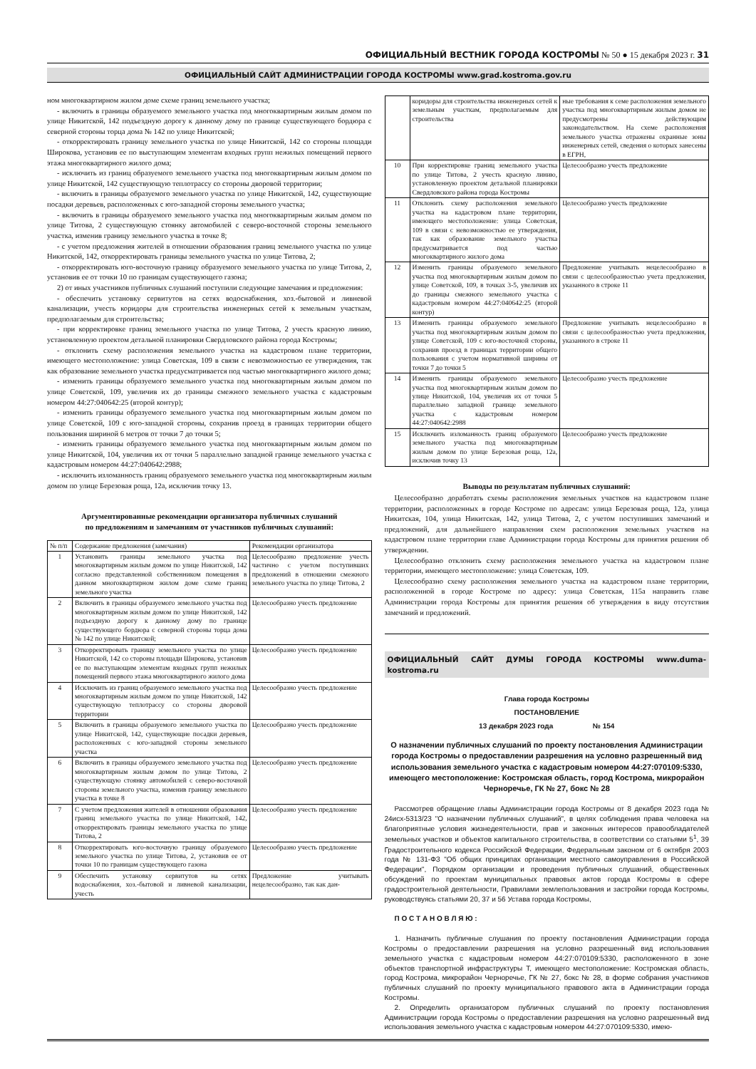ОФИЦИАЛЬНЫЙ ВЕСТНИК ГОРОДА КОСТРОМЫ № 50 ● 15 декабря 2023 г. 31
ОФИЦИАЛЬНЫЙ САЙТ АДМИНИСТРАЦИИ ГОРОДА КОСТРОМЫ www.grad.kostroma.gov.ru
ном многоквартирном жилом доме схеме границ земельного участка;
- включить в границы образуемого земельного участка под многоквартирным жилым домом по улице Никитской, 142 подъездную дорогу к данному дому по границе существующего бордюра с северной стороны торца дома № 142 по улице Никитской;
- откорректировать границу земельного участка по улице Никитской, 142 со стороны площади Широкова, установив ее по выступающим элементам входных групп нежилых помещений первого этажа многоквартирного жилого дома;
- исключить из границ образуемого земельного участка под многоквартирным жилым домом по улице Никитской, 142 существующую теплотрассу со стороны дворовой территории;
- включить в границы образуемого земельного участка по улице Никитской, 142, существующие посадки деревьев, расположенных с юго-западной стороны земельного участка;
- включить в границы образуемого земельного участка под многоквартирным жилым домом по улице Титова, 2 существующую стоянку автомобилей с северо-восточной стороны земельного участка, изменив границу земельного участка в точке 8;
- с учетом предложения жителей в отношении образования границ земельного участка по улице Никитской, 142, откорректировать границы земельного участка по улице Титова, 2;
- откорректировать юго-восточную границу образуемого земельного участка по улице Титова, 2, установив ее от точки 10 по границам существующего газона;
2) от иных участников публичных слушаний поступили следующие замечания и предложения:
- обеспечить установку сервитутов на сетях водоснабжения, хоз.-бытовой и ливневой канализации, учесть коридоры для строительства инженерных сетей к земельным участкам, предполагаемым для строительства;
- при корректировке границ земельного участка по улице Титова, 2 учесть красную линию, установленную проектом детальной планировки Свердловского района города Костромы;
- отклонить схему расположения земельного участка на кадастровом плане территории, имеющего местоположение: улица Советская, 109 в связи с невозможностью ее утверждения, так как образование земельного участка предусматривается под частью многоквартирного жилого дома;
- изменить границы образуемого земельного участка под многоквартирным жилым домом по улице Советской, 109, увеличив их до границы смежного земельного участка с кадастровым номером 44:27:040642:25 (второй контур);
- изменить границы образуемого земельного участка под многоквартирным жилым домом по улице Советской, 109 с юго-западной стороны, сохранив проезд в границах территории общего пользования шириной 6 метров от точки 7 до точки 5;
- изменить границы образуемого земельного участка под многоквартирным жилым домом по улице Никитской, 104, увеличив их от точки 5 параллельно западной границе земельного участка с кадастровым номером 44:27:040642:2988;
- исключить изломанность границ образуемого земельного участка под многоквартирным жилым домом по улице Березовая роща, 12а, исключив точку 13.
Аргументированные рекомендации организатора публичных слушаний
по предложениям и замечаниям от участников публичных слушаний:
| № п/п | Содержание предложения (замечания) | Рекомендации организатора |
| --- | --- | --- |
| 1 | Установить границы земельного участка под многоквартирным жилым домом по улице Никитской, 142 согласно представленной собственником помещения в данном многоквартирном жилом доме схеме границ земельного участка | Целесообразно предложение учесть частично с учетом поступивших предложений в отношении смежного земельного участка по улице Титова, 2 |
| 2 | Включить в границы образуемого земельного участка под многоквартирным жилым домом по улице Никитской, 142 подъездную дорогу к данному дому по границе существующего бордюра с северной стороны торца дома № 142 по улице Никитской; | Целесообразно учесть предложение |
| 3 | Откорректировать границу земельного участка по улице Никитской, 142 со стороны площади Широкова, установив ее по выступающим элементам входных групп нежилых помещений первого этажа многоквартирного жилого дома | Целесообразно учесть предложение |
| 4 | Исключить из границ образуемого земельного участка под многоквартирным жилым домом по улице Никитской, 142 существующую теплотрассу со стороны дворовой территории | Целесообразно учесть предложение |
| 5 | Включить в границы образуемого земельного участка по улице Никитской, 142, существующие посадки деревьев, расположенных с юго-западной стороны земельного участка | Целесообразно учесть предложение |
| 6 | Включить в границы образуемого земельного участка под многоквартирным жилым домом по улице Титова, 2 существующую стоянку автомобилей с северо-восточной стороны земельного участка, изменив границу земельного участка в точке 8 | Целесообразно учесть предложение |
| 7 | С учетом предложения жителей в отношении образования границ земельного участка по улице Никитской, 142, откорректировать границы земельного участка по улице Титова, 2 | Целесообразно учесть предложение |
| 8 | Откорректировать юго-восточную границу образуемого земельного участка по улице Титова, 2, установив ее от точки 10 по границам существующего газона | Целесообразно учесть предложение |
| 9 | Обеспечить установку сервитутов на сетях водоснабжения, хоз.-бытовой и ливневой канализации, учесть | Предложение учитывать нецелесообразно, так как дан- |
| | коридоры для строительства инженерных сетей к земельным участкам, предполагаемым для строительства | ные требования к семе расположения земельного участка под многоквартирным жилым домом не предусмотрены действующим законодательством. На схеме расположения земельного участка отражены охранные зоны инженерных сетей, сведения о которых занесены в ЕГРН, |
| 10 | При корректировке границ земельного участка по улице Титова, 2 учесть красную линию, установленную проектом детальной планировки Свердловского района города Костромы | Целесообразно учесть предложение |
| 11 | Отклонить схему расположения земельного участка на кадастровом плане территории, имеющего местоположение: улица Советская, 109 в связи с невозможностью ее утверждения, так как образование земельного участка предусматривается под частью многоквартирного жилого дома | Целесообразно учесть предложение |
| 12 | Изменить границы образуемого земельного участка под многоквартирным жилым домом по улице Советской, 109, в точках 3-5, увеличив их до границы смежного земельного участка с кадастровым номером 44:27:040642:25 (второй контур) | Предложение учитывать нецелесообразно в связи с целесообразностью учета предложения, указанного в строке 11 |
| 13 | Изменить границы образуемого земельного участка под многоквартирным жилым домом по улице Советской, 109 с юго-восточной стороны, сохранив проезд в границах территории общего пользования с учетом нормативной ширины от точки 7 до точки 5 | Предложение учитывать нецелесообразно в связи с целесообразностью учета предложения, указанного в строке 11 |
| 14 | Изменить границы образуемого земельного участка под многоквартирным жилым домом по улице Никитской, 104, увеличив их от точки 5 параллельно западной границе земельного участка с кадастровым номером 44:27:040642:2988 | Целесообразно учесть предложение |
| 15 | Исключить изломанность границ образуемого земельного участка под многоквартирным жилым домом по улице Березовая роща, 12а, исключив точку 13 | Целесообразно учесть предложение |
Выводы по результатам публичных слушаний:
Целесообразно доработать схемы расположения земельных участков на кадастровом плане территории, расположенных в городе Костроме по адресам: улица Березовая роща, 12а, улица Никитская, 104, улица Никитская, 142, улица Титова, 2, с учетом поступивших замечаний и предложений, для дальнейшего направления схем расположения земельных участков на кадастровом плане территории главе Администрации города Костромы для принятия решения об утверждении.
Целесообразно отклонить схему расположения земельного участка на кадастровом плане территории, имеющего местоположение: улица Советская, 109.
Целесообразно схему расположения земельного участка на кадастровом плане территории, расположенной в городе Костроме по адресу: улица Советская, 115а направить главе Администрации города Костромы для принятия решения об утверждения в виду отсутствия замечаний и предложений.
ОФИЦИАЛЬНЫЙ САЙТ ДУМЫ ГОРОДА КОСТРОМЫ www.duma-kostroma.ru
Глава города Костромы
ПОСТАНОВЛЕНИЕ
13 декабря 2023 года № 154
О назначении публичных слушаний по проекту постановления Администрации города Костромы о предоставлении разрешения на условно разрешенный вид использования земельного участка с кадастровым номером 44:27:070109:5330, имеющего местоположение: Костромская область, город Кострома, микрорайон Черноречье, ГК № 27, бокс № 28
Рассмотрев обращение главы Администрации города Костромы от 8 декабря 2023 года № 24исх-5313/23 "О назначении публичных слушаний", в целях соблюдения права человека на благоприятные условия жизнедеятельности, прав и законных интересов правообладателей земельных участков и объектов капитального строительства, в соответствии со статьями 5<sup>1</sup>, 39 Градостроительного кодекса Российской Федерации, Федеральным законом от 6 октября 2003 года № 131-ФЗ "Об общих принципах организации местного самоуправления в Российской Федерации", Порядком организации и проведения публичных слушаний, общественных обсуждений по проектам муниципальных правовых актов города Костромы в сфере градостроительной деятельности, Правилами землепользования и застройки города Костромы, руководствуясь статьями 20, 37 и 56 Устава города Костромы,
П О С Т А Н О В Л Я Ю :
1. Назначить публичные слушания по проекту постановления Администрации города Костромы о предоставлении разрешения на условно разрешенный вид использования земельного участка с кадастровым номером 44:27:070109:5330, расположенного в зоне объектов транспортной инфраструктуры Т, имеющего местоположение: Костромская область, город Кострома, микрорайон Черноречье, ГК № 27, бокс № 28, в форме собрания участников публичных слушаний по проекту муниципального правового акта в Администрации города Костромы.
2. Определить организатором публичных слушаний по проекту постановления Администрации города Костромы о предоставлении разрешения на условно разрешенный вид использования земельного участка с кадастровым номером 44:27:070109:5330, имею-